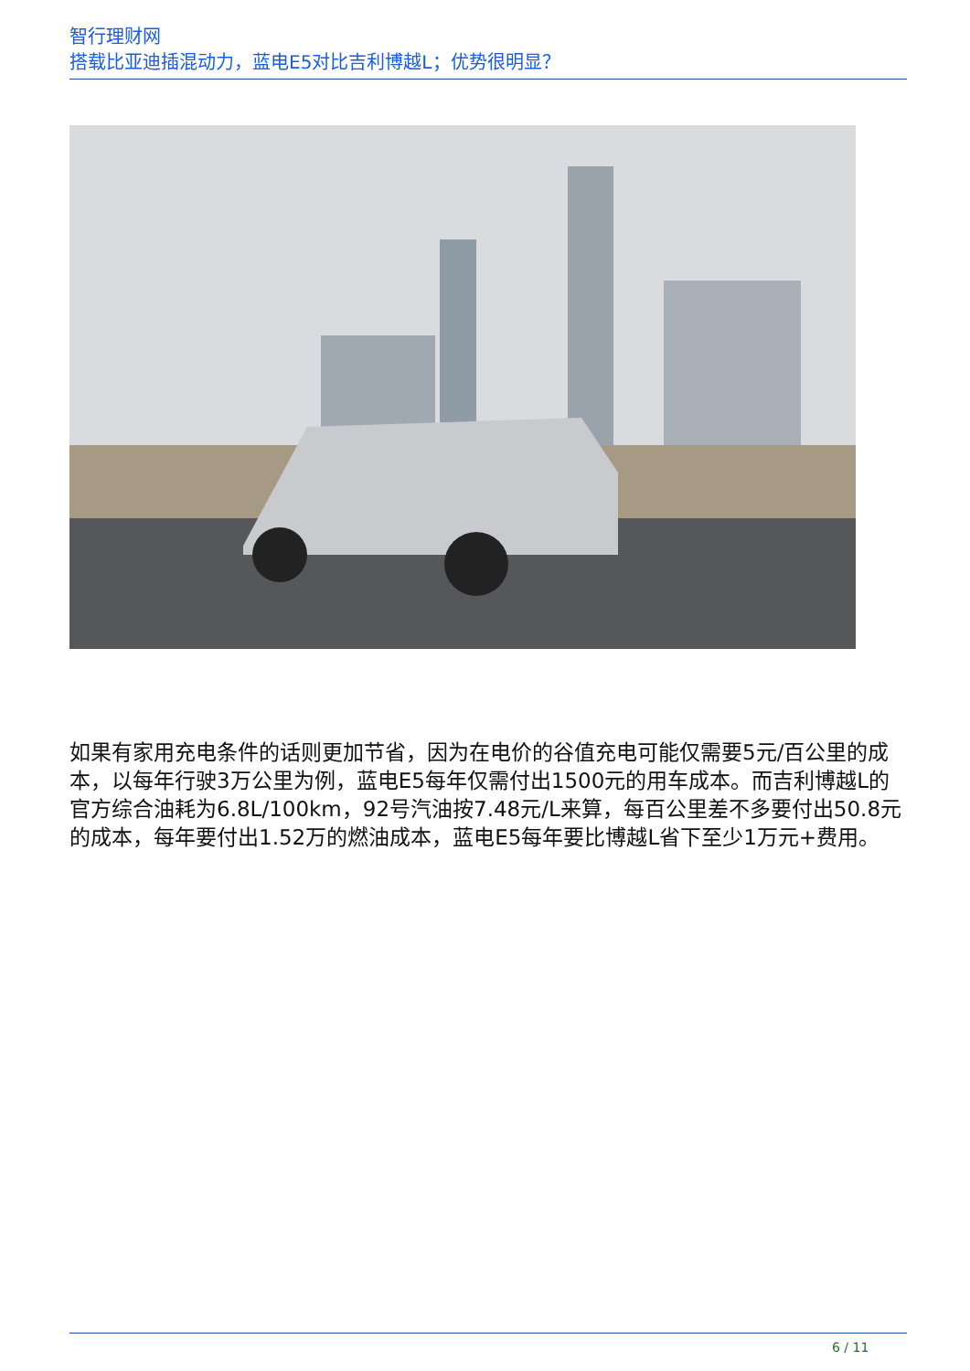智行理财网
搭载比亚迪插混动力，蓝电E5对比吉利博越L；优势很明显？
如果有家用充电条件的话则更加节省，因为在电价的谷值充电可能仅需要5元/百公里的成本，以每年行驶3万公里为例，蓝电E5每年仅需付出1500元的用车成本。而吉利博越L的官方综合油耗为6.8L/100km，92号汽油按7.48元/L来算，每百公里差不多要付出50.8元的成本，每年要付出1.52万的燃油成本，蓝电E5每年要比博越L省下至少1万元+费用。
6 / 11